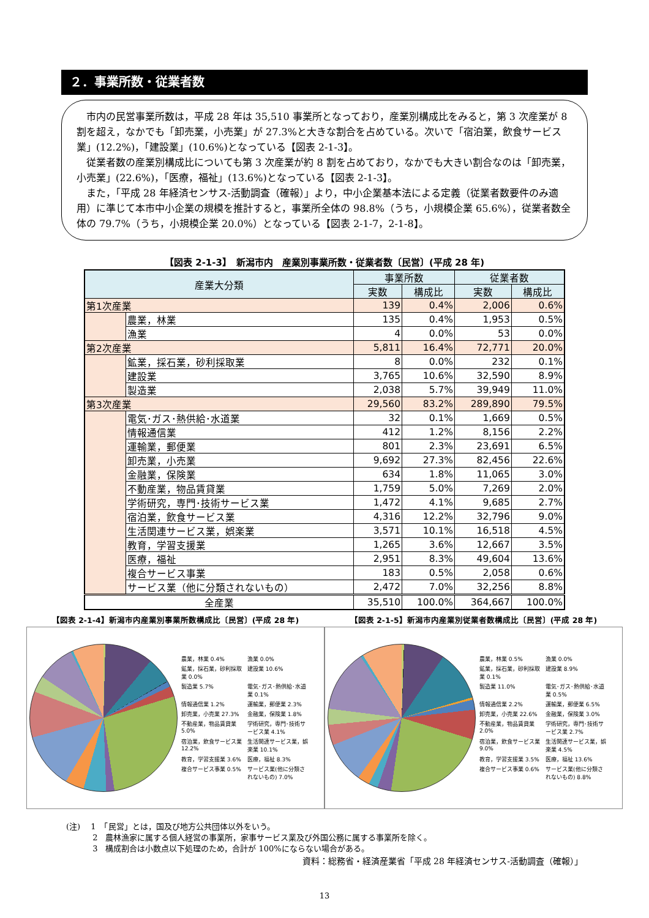２．事業所数・従業者数
市内の民営事業所数は，平成 28 年は 35,510 事業所となっており，産業別構成比をみると，第 3 次産業が 8 割を超え，なかでも「卸売業，小売業」が 27.3%と大きな割合を占めている。次いで「宿泊業，飲食サービス業」(12.2%)，「建設業」(10.6%)となっている【図表 2-1-3】。
従業者数の産業別構成比についても第 3 次産業が約 8 割を占めており，なかでも大きい割合なのは「卸売業，小売業」(22.6%)，「医療，福祉」(13.6%)となっている【図表 2-1-3】。
また，「平成 28 年経済センサス-活動調査（確報）」より，中小企業基本法による定義（従業者数要件のみ適用）に準じて本市中小企業の規模を推計すると，事業所全体の 98.8%（うち，小規模企業 65.6%），従業者数全体の 79.7%（うち，小規模企業 20.0%）となっている【図表 2-1-7，2-1-8】。
【図表 2-1-3】　新潟市内　産業別事業所数・従業者数〔民営〕(平成 28 年)
| 産業大分類 | | 事業所数 | | 従業者数 | |
| --- | --- | --- | --- | --- | --- |
| | | 実数 | 構成比 | 実数 | 構成比 |
| 第1次産業 | | 139 | 0.4% | 2,006 | 0.6% |
| | 農業，林業 | 135 | 0.4% | 1,953 | 0.5% |
| | 漁業 | 4 | 0.0% | 53 | 0.0% |
| 第2次産業 | | 5,811 | 16.4% | 72,771 | 20.0% |
| | 鉱業，採石業，砂利採取業 | 8 | 0.0% | 232 | 0.1% |
| | 建設業 | 3,765 | 10.6% | 32,590 | 8.9% |
| | 製造業 | 2,038 | 5.7% | 39,949 | 11.0% |
| 第3次産業 | | 29,560 | 83.2% | 289,890 | 79.5% |
| | 電気･ガス･熱供給･水道業 | 32 | 0.1% | 1,669 | 0.5% |
| | 情報通信業 | 412 | 1.2% | 8,156 | 2.2% |
| | 運輸業，郵便業 | 801 | 2.3% | 23,691 | 6.5% |
| | 卸売業，小売業 | 9,692 | 27.3% | 82,456 | 22.6% |
| | 金融業，保険業 | 634 | 1.8% | 11,065 | 3.0% |
| | 不動産業，物品賃貸業 | 1,759 | 5.0% | 7,269 | 2.0% |
| | 学術研究，専門･技術サービス業 | 1,472 | 4.1% | 9,685 | 2.7% |
| | 宿泊業，飲食サービス業 | 4,316 | 12.2% | 32,796 | 9.0% |
| | 生活関連サービス業，娯楽業 | 3,571 | 10.1% | 16,518 | 4.5% |
| | 教育，学習支援業 | 1,265 | 3.6% | 12,667 | 3.5% |
| | 医療，福祉 | 2,951 | 8.3% | 49,604 | 13.6% |
| | 複合サービス事業 | 183 | 0.5% | 2,058 | 0.6% |
| | サービス業（他に分類されないもの） | 2,472 | 7.0% | 32,256 | 8.8% |
| 全産業 | | 35,510 | 100.0% | 364,667 | 100.0% |
【図表 2-1-4】新潟市内産業別事業所数構成比〔民営〕(平成 28 年)
農業，林業 0.4% 漁業 0.0% 鉱業，採石業，砂利採取業 0.0% 建設業 10.6% 製造業 5.7% 電気･ガス･熱供給･水道業 0.1% 情報通信業 1.2% 運輸業，郵便業 2.3% 卸売業，小売業 27.3% 金融業，保険業 1.8% 不動産業，物品賃貸業 5.0% 学術研究，専門･技術サービス業 4.1% 宿泊業，飲食サービス業 12.2% 生活関連サービス業，娯楽業 10.1% 教育，学習支援業 3.6% 医療，福祉 8.3% 複合サービス事業 0.5% サービス業(他に分類されないもの) 7.0%
【図表 2-1-5】新潟市内産業別従業者数構成比〔民営〕(平成 28 年)
農業，林業 0.5% 漁業 0.0% 鉱業，採石業，砂利採取業 0.1% 建設業 8.9% 製造業 11.0% 電気･ガス･熱供給･水道業 0.5% 情報通信業 2.2% 運輸業，郵便業 6.5% 卸売業，小売業 22.6% 金融業，保険業 3.0% 不動産業，物品賃貸業 2.0% 学術研究，専門･技術サービス業 2.7% 宿泊業，飲食サービス業 9.0% 生活関連サービス業，娯楽業 4.5% 教育，学習支援業 3.5% 医療，福祉 13.6% 複合サービス事業 0.6% サービス業(他に分類されないもの) 8.8%
(注)　 1　「民営」とは，国及び地方公共団体以外をいう。
　　　 2　農林漁家に属する個人経営の事業所，家事サービス業及び外国公務に属する事業所を除く。
　　　 3　構成割合は小数点以下処理のため，合計が 100%にならない場合がある。
資料：総務省・経済産業省「平成 28 年経済センサス-活動調査（確報）」
13